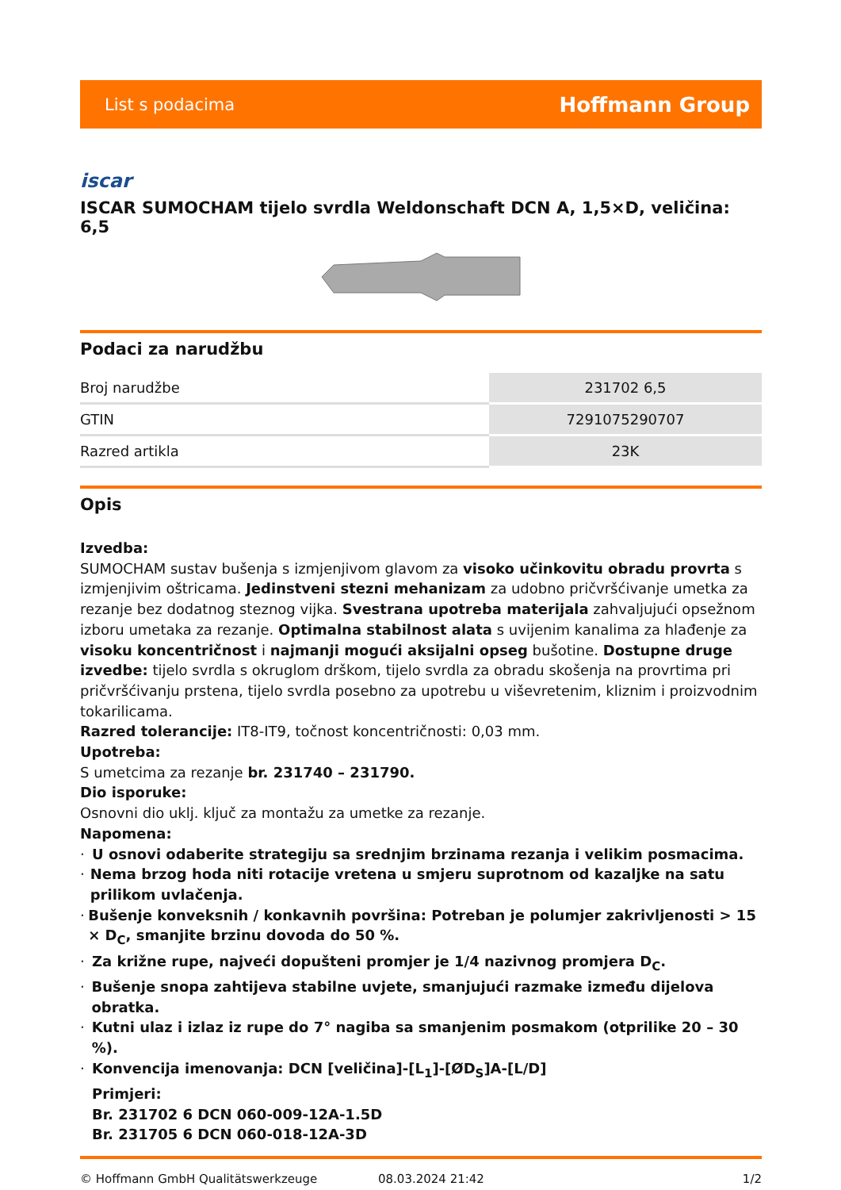List s podacima Hoffmann Group
iscar
ISCAR SUMOCHAM tijelo svrdla Weldonschaft DCN A, 1,5×D, veličina: 6,5
Podaci za narudžbu
| Broj narudžbe | 231702 6,5 |
| GTIN | 7291075290707 |
| Razred artikla | 23K |
Opis
Izvedba:
SUMOCHAM sustav bušenja s izmjenjivom glavom za visoko učinkovitu obradu provrta s izmjenjivim oštricama. Jedinstveni stezni mehanizam za udobno pričvršćivanje umetka za rezanje bez dodatnog steznog vijka. Svestrana upotreba materijala zahvaljujući opsežnom izboru umetaka za rezanje. Optimalna stabilnost alata s uvijenim kanalima za hlađenje za visoku koncentričnost i najmanji mogući aksijalni opseg bušotine. Dostupne druge izvedbe: tijelo svrdla s okruglom drškom, tijelo svrdla za obradu skošenja na provrtima pri pričvršćivanju prstena, tijelo svrdla posebno za upotrebu u viševretenim, kliznim i proizvodnim tokarilicama.
Razred tolerancije: IT8-IT9, točnost koncentričnosti: 0,03 mm.
Upotreba:
S umetcima za rezanje br. 231740 – 231790.
Dio isporuke:
Osnovni dio uklj. ključ za montažu za umetke za rezanje.
Napomena:
· U osnovi odaberite strategiju sa srednjim brzinama rezanja i velikim posmacima.
· Nema brzog hoda niti rotacije vretena u smjeru suprotnom od kazaljke na satu prilikom uvlačenja.
· Bušenje konveksnih / konkavnih površina: Potreban je polumjer zakrivljenosti > 15 × D<sub>C</sub>, smanjite brzinu dovoda do 50 %.
· Za križne rupe, najveći dopušteni promjer je 1/4 nazivnog promjera D<sub>C</sub>.
· Bušenje snopa zahtijeva stabilne uvjete, smanjujući razmake između dijelova obratka.
· Kutni ulaz i izlaz iz rupe do 7° nagiba sa smanjenim posmakom (otprilike 20 – 30 %).
· Konvencija imenovanja: DCN [veličina]-[L<sub>1</sub>]-[ØD<sub>S</sub>]A-[L/D]
Primjeri:
Br. 231702 6 DCN 060-009-12A-1.5D
Br. 231705 6 DCN 060-018-12A-3D
© Hoffmann GmbH Qualitätswerkzeuge 08.03.2024 21:42 1/2